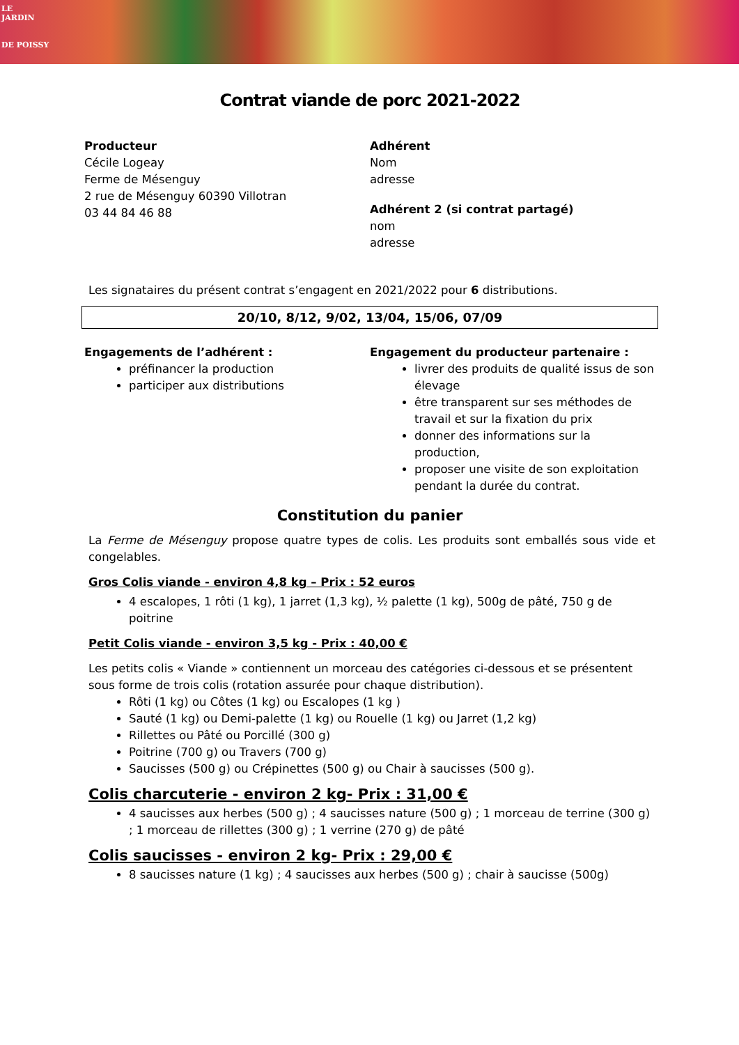LE
JARDIN
DE POISSY
Contrat viande de porc 2021-2022
Producteur
Cécile Logeay
Ferme de Mésenguy
2 rue de Mésenguy 60390 Villotran
03 44 84 46 88
Adhérent
Nom
adresse
Adhérent 2 (si contrat partagé)
nom
adresse
Les signataires du présent contrat s’engagent en 2021/2022 pour 6 distributions.
20/10, 8/12, 9/02, 13/04, 15/06, 07/09
Engagements de l’adhérent :
préfinancer la production
participer aux distributions
Engagement du producteur partenaire :
livrer des produits de qualité issus de son élevage
être transparent sur ses méthodes de travail et sur la fixation du prix
donner des informations sur la production,
proposer une visite de son exploitation pendant la durée du contrat.
Constitution du panier
La Ferme de Mésenguy propose quatre types de colis. Les produits sont emballés sous vide et congelables.
Gros Colis viande - environ 4,8 kg – Prix : 52 euros
4 escalopes, 1 rôti (1 kg), 1 jarret (1,3 kg), ½ palette (1 kg), 500g de pâté, 750 g de poitrine
Petit Colis viande - environ 3,5 kg - Prix : 40,00 €
Les petits colis « Viande » contiennent un morceau des catégories ci-dessous et se présentent sous forme de trois colis (rotation assurée pour chaque distribution).
Rôti (1 kg) ou Côtes (1 kg) ou Escalopes (1 kg )
Sauté (1 kg) ou Demi-palette (1 kg) ou Rouelle (1 kg) ou Jarret (1,2 kg)
Rillettes ou Pâté ou Porcillé (300 g)
Poitrine (700 g) ou Travers (700 g)
Saucisses (500 g) ou Crépinettes (500 g) ou Chair à saucisses (500 g).
Colis charcuterie - environ 2 kg- Prix : 31,00 €
4 saucisses aux herbes (500 g) ; 4 saucisses nature (500 g) ; 1 morceau de terrine (300 g) ; 1 morceau de rillettes (300 g) ; 1 verrine (270 g) de pâté
Colis saucisses - environ 2 kg- Prix : 29,00 €
8 saucisses nature (1 kg) ; 4 saucisses aux herbes (500 g) ; chair à saucisse (500g)